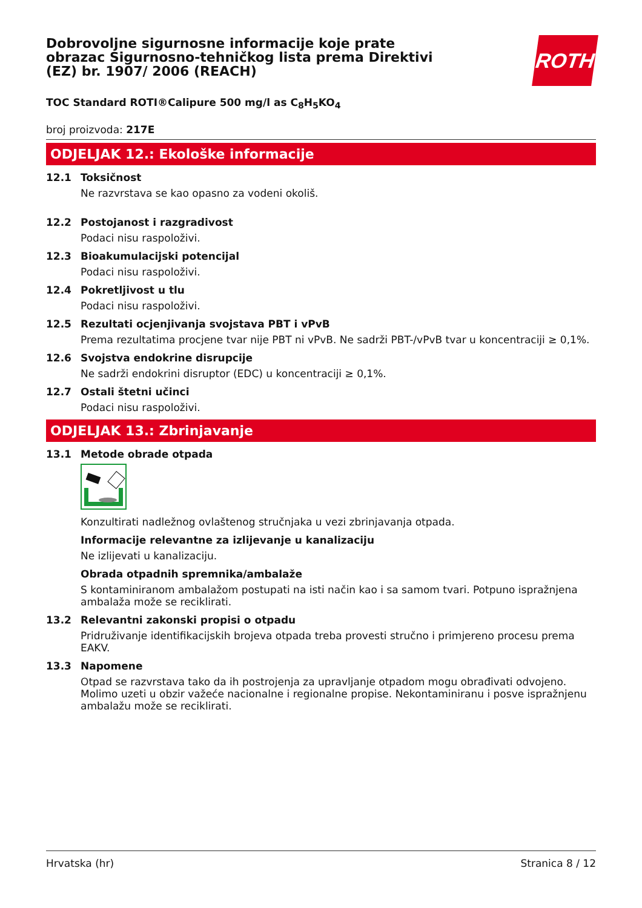Dobrovoljne sigurnosne informacije koje prate obrazac Sigurnosno-tehničkog lista prema Direktivi (EZ) br. 1907/ 2006 (REACH)
ROTH
TOC Standard ROTI®Calipure 500 mg/l as C<sub>8</sub>H<sub>5</sub>KO<sub>4</sub>
broj proizvoda: 217E
ODJELJAK 12.: Ekološke informacije
12.1 Toksičnost
Ne razvrstava se kao opasno za vodeni okoliš.
12.2 Postojanost i razgradivost
Podaci nisu raspoloživi.
12.3 Bioakumulacijski potencijal
Podaci nisu raspoloživi.
12.4 Pokretljivost u tlu
Podaci nisu raspoloživi.
12.5 Rezultati ocjenjivanja svojstava PBT i vPvB
Prema rezultatima procjene tvar nije PBT ni vPvB. Ne sadrži PBT-/vPvB tvar u koncentraciji ≥ 0,1%.
12.6 Svojstva endokrine disrupcije
Ne sadrži endokrini disruptor (EDC) u koncentraciji ≥ 0,1%.
12.7 Ostali štetni učinci
Podaci nisu raspoloživi.
ODJELJAK 13.: Zbrinjavanje
13.1 Metode obrade otpada
Konzultirati nadležnog ovlaštenog stručnjaka u vezi zbrinjavanja otpada.
Informacije relevantne za izlijevanje u kanalizaciju
Ne izlijevati u kanalizaciju.
Obrada otpadnih spremnika/ambalaže
S kontaminiranom ambalažom postupati na isti način kao i sa samom tvari. Potpuno ispražnjena ambalaža može se reciklirati.
13.2 Relevantni zakonski propisi o otpadu
Pridruživanje identifikacijskih brojeva otpada treba provesti stručno i primjereno procesu prema EAKV.
13.3 Napomene
Otpad se razvrstava tako da ih postrojenja za upravljanje otpadom mogu obrađivati odvojeno. Molimo uzeti u obzir važeće nacionalne i regionalne propise. Nekontaminiranu i posve ispražnjenu ambalažu može se reciklirati.
Hrvatska (hr) Stranica 8 / 12